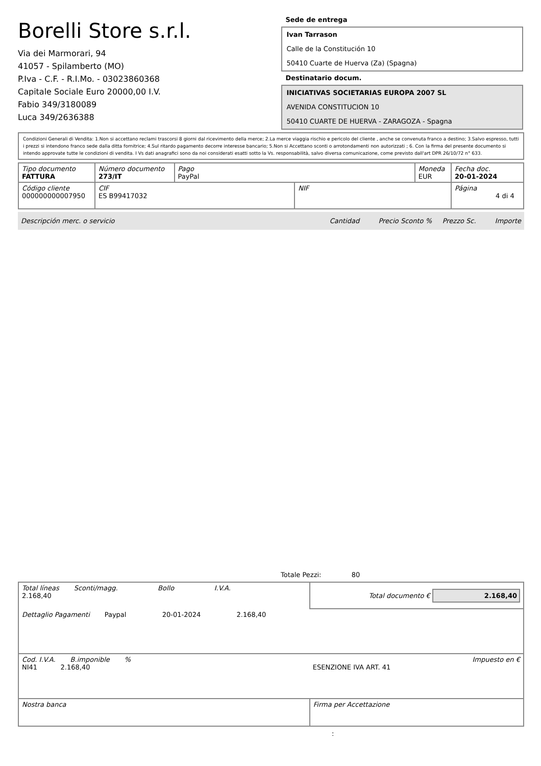Borelli Store s.r.l.
Via dei Marmorari, 94
41057 - Spilamberto (MO)
P.Iva - C.F. - R.I.Mo. - 03023860368
Capitale Sociale Euro 20000,00 I.V.
Fabio 349/3180089
Luca 349/2636388
Sede de entrega
Ivan Tarrason
Calle de la Constitución 10
50410 Cuarte de Huerva (Za) (Spagna)
Destinatario docum.
INICIATIVAS SOCIETARIAS EUROPA 2007 SL
AVENIDA CONSTITUCION 10
50410 CUARTE DE HUERVA - ZARAGOZA - Spagna
| Condizioni Generali di Vendita: 1.Non si accettano reclami trascorsi 8 giorni dal ricevimento della merce; 2.La merce viaggia rischio e pericolo del cliente , anche se convenuta franco a destino; 3.Salvo espresso, tutti i prezzi si intendono franco sede dalla ditta fornitrice; 4.Sul ritardo pagamento decorre interesse bancario; 5.Non si Accettano sconti o arrotondamenti non autorizzati ; 6. Con la firma del presente documento si intendo approvate tutte le condizioni di vendita. I Vs dati anagrafici sono da noi considerati esatti sotto la Vs. responsabilità, salvo diversa comunicazione, come previsto dall'art DPR 26/10/72 n° 633. |
| Tipo documento FATTURA | Número documento 273/IT | Pago PayPal | | Moneda EUR | Fecha doc. 20-01-2024 |
| Código cliente 000000000007950 | CIF ES B99417032 | | NIF | | Página 4 di 4 |
| Descripción merc. o servicio | Cantidad Precio Sconto % Prezzo Sc. Importe |
Totale Pezzi: 80
| Total líneas Sconti/magg. Bollo I.V.A. 2.168,40 | Total documento € 2.168,40 |
| Dettaglio Pagamenti Paypal 20-01-2024 2.168,40 | |
| Cod. I.V.A. B.imponible % NI41 2.168,40 | Impuesto en € ESENZIONE IVA ART. 41 |
| Nostra banca | Firma per Accettazione |
: